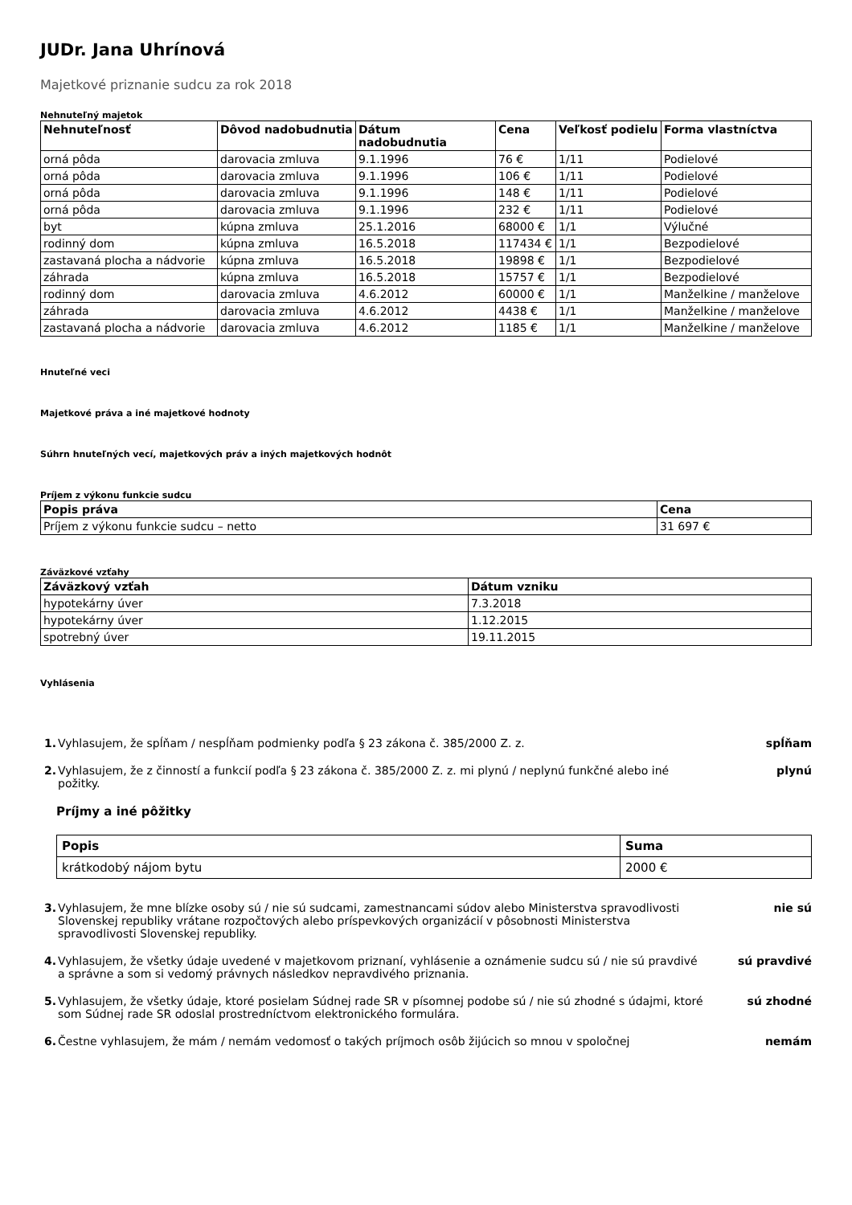JUDr. Jana Uhrínová
Majetkové priznanie sudcu za rok 2018
Nehnuteľný majetok
| Nehnuteľnosť | Dôvod nadobudnutia | Dátum nadobudnutia | Cena | Veľkosť podielu | Forma vlastníctva |
| --- | --- | --- | --- | --- | --- |
| orná pôda | darovacia zmluva | 9.1.1996 | 76 € | 1/11 | Podielové |
| orná pôda | darovacia zmluva | 9.1.1996 | 106 € | 1/11 | Podielové |
| orná pôda | darovacia zmluva | 9.1.1996 | 148 € | 1/11 | Podielové |
| orná pôda | darovacia zmluva | 9.1.1996 | 232 € | 1/11 | Podielové |
| byt | kúpna zmluva | 25.1.2016 | 68000 € | 1/1 | Výlučné |
| rodinný dom | kúpna zmluva | 16.5.2018 | 117434 € | 1/1 | Bezpodielové |
| zastavaná plocha a nádvorie | kúpna zmluva | 16.5.2018 | 19898 € | 1/1 | Bezpodielové |
| záhrada | kúpna zmluva | 16.5.2018 | 15757 € | 1/1 | Bezpodielové |
| rodinný dom | darovacia zmluva | 4.6.2012 | 60000 € | 1/1 | Manželkine / manželove |
| záhrada | darovacia zmluva | 4.6.2012 | 4438 € | 1/1 | Manželkine / manželove |
| zastavaná plocha a nádvorie | darovacia zmluva | 4.6.2012 | 1185 € | 1/1 | Manželkine / manželove |
Hnuteľné veci
Majetkové práva a iné majetkové hodnoty
Súhrn hnuteľných vecí, majetkových práv a iných majetkových hodnôt
Príjem z výkonu funkcie sudcu
| Popis práva | Cena |
| --- | --- |
| Príjem z výkonu funkcie sudcu – netto | 31 697 € |
Záväzkové vzťahy
| Záväzkový vzťah | Dátum vzniku |
| --- | --- |
| hypotekárny úver | 7.3.2018 |
| hypotekárny úver | 1.12.2015 |
| spotrebný úver | 19.11.2015 |
Vyhlásenia
1. Vyhlasujem, že spĺňam / nespĺňam podmienky podľa § 23 zákona č. 385/2000 Z. z.
spĺňam
2. Vyhlasujem, že z činností a funkcií podľa § 23 zákona č. 385/2000 Z. z. mi plynú / neplynú funkčné alebo iné požitky.
plynú
Príjmy a iné pôžitky
| Popis | Suma |
| --- | --- |
| krátkodobý nájom bytu | 2000 € |
3. Vyhlasujem, že mne blízke osoby sú / nie sú sudcami, zamestnancami súdov alebo Ministerstva spravodlivosti Slovenskej republiky vrátane rozpočtových alebo príspevkových organizácií v pôsobnosti Ministerstva spravodlivosti Slovenskej republiky.
nie sú
4. Vyhlasujem, že všetky údaje uvedené v majetkovom priznaní, vyhlásenie a oznámenie sudcu sú / nie sú pravdivé a správne a som si vedomý právnych následkov nepravdivého priznania.
sú pravdivé
5. Vyhlasujem, že všetky údaje, ktoré posielam Súdnej rade SR v písomnej podobe sú / nie sú zhodné s údajmi, ktoré som Súdnej rade SR odoslal prostredníctvom elektronického formulára.
sú zhodné
6. Čestne vyhlasujem, že mám / nemám vedomosť o takých príjmoch osôb žijúcich so mnou v spoločnej
nemám